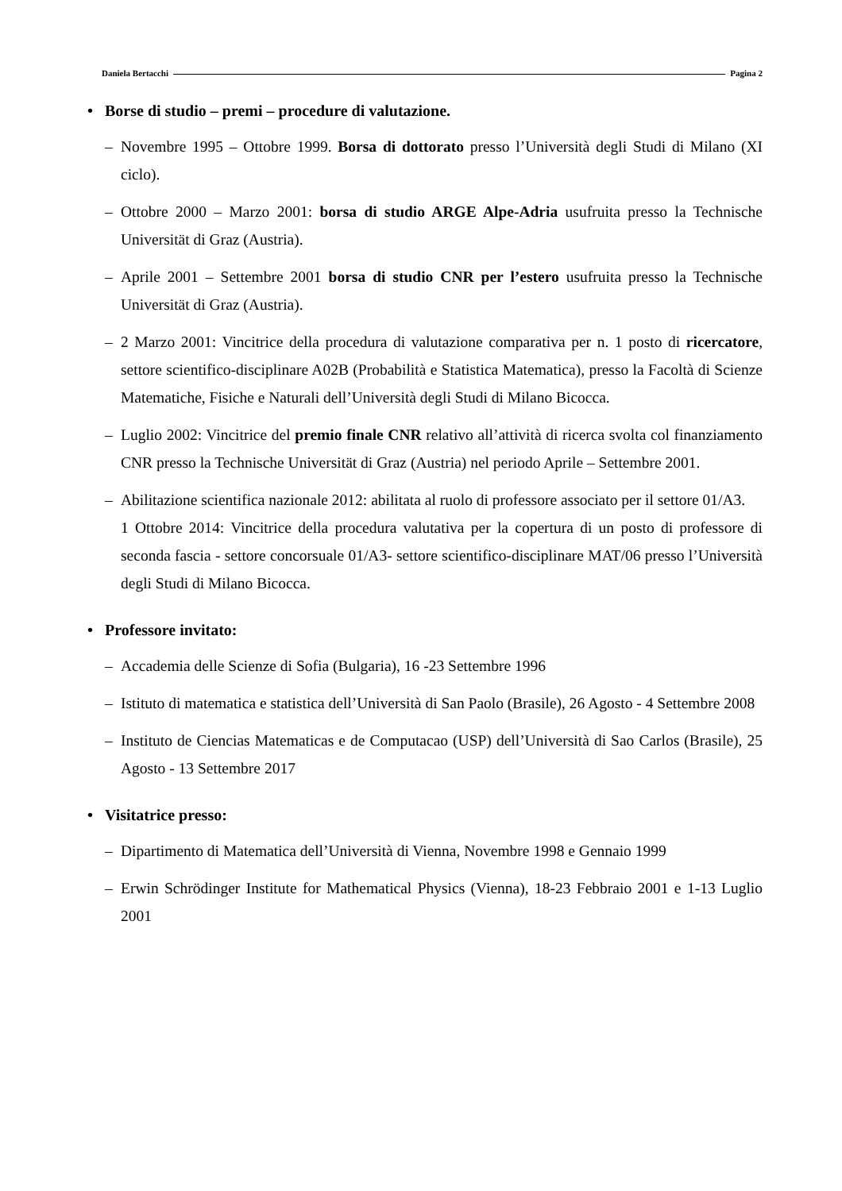Daniela Bertacchi Pagina 2
• Borse di studio – premi – procedure di valutazione.
– Novembre 1995 – Ottobre 1999. Borsa di dottorato presso l’Università degli Studi di Milano (XI ciclo).
– Ottobre 2000 – Marzo 2001: borsa di studio ARGE Alpe-Adria usufruita presso la Technische Universität di Graz (Austria).
– Aprile 2001 – Settembre 2001 borsa di studio CNR per l’estero usufruita presso la Technische Universität di Graz (Austria).
– 2 Marzo 2001: Vincitrice della procedura di valutazione comparativa per n. 1 posto di ricercatore, settore scientifico-disciplinare A02B (Probabilità e Statistica Matematica), presso la Facoltà di Scienze Matematiche, Fisiche e Naturali dell’Università degli Studi di Milano Bicocca.
– Luglio 2002: Vincitrice del premio finale CNR relativo all’attività di ricerca svolta col finanziamento CNR presso la Technische Universität di Graz (Austria) nel periodo Aprile – Settembre 2001.
– Abilitazione scientifica nazionale 2012: abilitata al ruolo di professore associato per il settore 01/A3.
1 Ottobre 2014: Vincitrice della procedura valutativa per la copertura di un posto di professore di seconda fascia - settore concorsuale 01/A3- settore scientifico-disciplinare MAT/06 presso l’Università degli Studi di Milano Bicocca.
• Professore invitato:
– Accademia delle Scienze di Sofia (Bulgaria), 16 -23 Settembre 1996
– Istituto di matematica e statistica dell’Università di San Paolo (Brasile), 26 Agosto - 4 Settembre 2008
– Instituto de Ciencias Matematicas e de Computacao (USP) dell’Università di Sao Carlos (Brasile), 25 Agosto - 13 Settembre 2017
• Visitatrice presso:
– Dipartimento di Matematica dell’Università di Vienna, Novembre 1998 e Gennaio 1999
– Erwin Schrödinger Institute for Mathematical Physics (Vienna), 18-23 Febbraio 2001 e 1-13 Luglio 2001